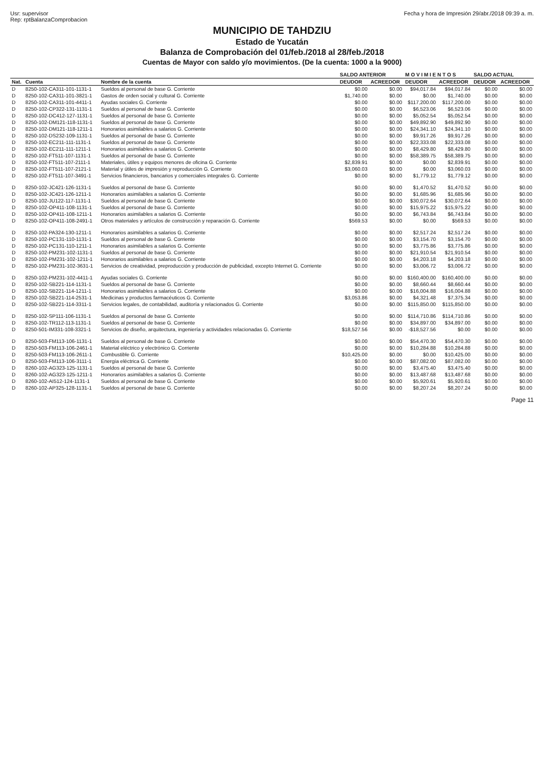Usr: supervisor
Rep: rptBalanzaComprobacion
Fecha y hora de Impresión 29/abr./2018 09:39 a. m.
MUNICIPIO DE TAHDZIU
Estado de Yucatán
Balanza de Comprobación del 01/feb./2018 al 28/feb./2018
Cuentas de Mayor con saldo y/o movimientos. (De la cuenta: 1000 a la 9000)
| | | | SALDO ANTERIOR | | M O V I M I E N T O S | | SALDO ACTUAL | |
| --- | --- | --- | --- | --- | --- | --- | --- | --- |
| Nat. | Cuenta | Nombre de la cuenta | DEUDOR | ACREEDOR | DEUDOR | ACREEDOR | DEUDOR | ACREEDOR |
| D | 8250-102-CA311-101-1131-1 | Sueldos al personal de base G. Corriente | $0.00 | $0.00 | $94,017.84 | $94,017.84 | $0.00 | $0.00 |
| D | 8250-102-CA311-101-3821-1 | Gastos de orden social y cultural G. Corriente | $1,740.00 | $0.00 | $0.00 | $1,740.00 | $0.00 | $0.00 |
| D | 8250-102-CA311-101-4411-1 | Ayudas sociales G. Corriente | $0.00 | $0.00 | $117,200.00 | $117,200.00 | $0.00 | $0.00 |
| D | 8250-102-CP322-131-1131-1 | Sueldos al personal de base G. Corriente | $0.00 | $0.00 | $6,523.06 | $6,523.06 | $0.00 | $0.00 |
| D | 8250-102-DC412-127-1131-1 | Sueldos al personal de base G. Corriente | $0.00 | $0.00 | $5,052.54 | $5,052.54 | $0.00 | $0.00 |
| D | 8250-102-DM121-118-1131-1 | Sueldos al personal de base G. Corriente | $0.00 | $0.00 | $49,892.90 | $49,892.90 | $0.00 | $0.00 |
| D | 8250-102-DM121-118-1211-1 | Honorarios asimilables a salarios G. Corriente | $0.00 | $0.00 | $24,341.10 | $24,341.10 | $0.00 | $0.00 |
| D | 8250-102-DS232-109-1131-1 | Sueldos al personal de base G. Corriente | $0.00 | $0.00 | $9,917.26 | $9,917.26 | $0.00 | $0.00 |
| D | 8250-102-EC211-111-1131-1 | Sueldos al personal de base G. Corriente | $0.00 | $0.00 | $22,333.08 | $22,333.08 | $0.00 | $0.00 |
| D | 8250-102-EC211-111-1211-1 | Honorarios asimilables a salarios G. Corriente | $0.00 | $0.00 | $8,429.80 | $8,429.80 | $0.00 | $0.00 |
| D | 8250-102-FT511-107-1131-1 | Sueldos al personal de base G. Corriente | $0.00 | $0.00 | $58,389.75 | $58,389.75 | $0.00 | $0.00 |
| D | 8250-102-FT511-107-2111-1 | Materiales, útiles y equipos menores de oficina G. Corriente | $2,839.91 | $0.00 | $0.00 | $2,839.91 | $0.00 | $0.00 |
| D | 8250-102-FT511-107-2121-1 | Material y útiles de impresión y reproducción G. Corriente | $3,060.03 | $0.00 | $0.00 | $3,060.03 | $0.00 | $0.00 |
| D | 8250-102-FT511-107-3491-1 | Servicios financieros, bancarios y comerciales integrales G. Corriente | $0.00 | $0.00 | $1,779.12 | $1,779.12 | $0.00 | $0.00 |
| D | 8250-102-JC421-126-1131-1 | Sueldos al personal de base G. Corriente | $0.00 | $0.00 | $1,470.52 | $1,470.52 | $0.00 | $0.00 |
| D | 8250-102-JC421-126-1211-1 | Honorarios asimilables a salarios G. Corriente | $0.00 | $0.00 | $1,685.96 | $1,685.96 | $0.00 | $0.00 |
| D | 8250-102-JU122-117-1131-1 | Sueldos al personal de base G. Corriente | $0.00 | $0.00 | $30,072.64 | $30,072.64 | $0.00 | $0.00 |
| D | 8250-102-OP411-108-1131-1 | Sueldos al personal de base G. Corriente | $0.00 | $0.00 | $15,975.22 | $15,975.22 | $0.00 | $0.00 |
| D | 8250-102-OP411-108-1211-1 | Honorarios asimilables a salarios G. Corriente | $0.00 | $0.00 | $6,743.84 | $6,743.84 | $0.00 | $0.00 |
| D | 8250-102-OP411-108-2491-1 | Otros materiales y artículos de construcción y reparación G. Corriente | $569.53 | $0.00 | $0.00 | $569.53 | $0.00 | $0.00 |
| D | 8250-102-PA324-130-1211-1 | Honorarios asimilables a salarios G. Corriente | $0.00 | $0.00 | $2,517.24 | $2,517.24 | $0.00 | $0.00 |
| D | 8250-102-PC131-110-1131-1 | Sueldos al personal de base G. Corriente | $0.00 | $0.00 | $3,154.70 | $3,154.70 | $0.00 | $0.00 |
| D | 8250-102-PC131-110-1211-1 | Honorarios asimilables a salarios G. Corriente | $0.00 | $0.00 | $3,775.86 | $3,775.86 | $0.00 | $0.00 |
| D | 8250-102-PM231-102-1131-1 | Sueldos al personal de base G. Corriente | $0.00 | $0.00 | $21,910.54 | $21,910.54 | $0.00 | $0.00 |
| D | 8250-102-PM231-102-1211-1 | Honorarios asimilables a salarios G. Corriente | $0.00 | $0.00 | $4,203.18 | $4,203.18 | $0.00 | $0.00 |
| D | 8250-102-PM231-102-3631-1 | Servicios de creatividad, preproducción y producción de publicidad, excepto Internet G. Corriente | $0.00 | $0.00 | $3,006.72 | $3,006.72 | $0.00 | $0.00 |
| D | 8250-102-PM231-102-4411-1 | Ayudas sociales G. Corriente | $0.00 | $0.00 | $160,400.00 | $160,400.00 | $0.00 | $0.00 |
| D | 8250-102-SB221-114-1131-1 | Sueldos al personal de base G. Corriente | $0.00 | $0.00 | $8,660.44 | $8,660.44 | $0.00 | $0.00 |
| D | 8250-102-SB221-114-1211-1 | Honorarios asimilables a salarios G. Corriente | $0.00 | $0.00 | $16,004.88 | $16,004.88 | $0.00 | $0.00 |
| D | 8250-102-SB221-114-2531-1 | Medicinas y productos farmacéuticos G. Corriente | $3,053.86 | $0.00 | $4,321.48 | $7,375.34 | $0.00 | $0.00 |
| D | 8250-102-SB221-114-3311-1 | Servicios legales, de contabilidad, auditoría y relacionados G. Corriente | $0.00 | $0.00 | $115,850.00 | $115,850.00 | $0.00 | $0.00 |
| D | 8250-102-SP111-106-1131-1 | Sueldos al personal de base G. Corriente | $0.00 | $0.00 | $114,710.86 | $114,710.86 | $0.00 | $0.00 |
| D | 8250-102-TR112-113-1131-1 | Sueldos al personal de base G. Corriente | $0.00 | $0.00 | $34,897.00 | $34,897.00 | $0.00 | $0.00 |
| D | 8250-501-IM331-108-3321-1 | Servicios de diseño, arquitectura, ingeniería y actividades relacionadas G. Corriente | $18,527.56 | $0.00 | -$18,527.56 | $0.00 | $0.00 | $0.00 |
| D | 8250-503-FM113-106-1131-1 | Sueldos al personal de base G. Corriente | $0.00 | $0.00 | $54,470.30 | $54,470.30 | $0.00 | $0.00 |
| D | 8250-503-FM113-106-2461-1 | Material eléctrico y electrónico G. Corriente | $0.00 | $0.00 | $10,284.88 | $10,284.88 | $0.00 | $0.00 |
| D | 8250-503-FM113-106-2611-1 | Combustible G. Corriente | $10,425.00 | $0.00 | $0.00 | $10,425.00 | $0.00 | $0.00 |
| D | 8250-503-FM113-106-3111-1 | Energía eléctrica G. Corriente | $0.00 | $0.00 | $87,082.00 | $87,082.00 | $0.00 | $0.00 |
| D | 8260-102-AG323-125-1131-1 | Sueldos al personal de base G. Corriente | $0.00 | $0.00 | $3,475.40 | $3,475.40 | $0.00 | $0.00 |
| D | 8260-102-AG323-125-1211-1 | Honorarios asimilables a salarios G. Corriente | $0.00 | $0.00 | $13,487.68 | $13,487.68 | $0.00 | $0.00 |
| D | 8260-102-AI512-124-1131-1 | Sueldos al personal de base G. Corriente | $0.00 | $0.00 | $5,920.61 | $5,920.61 | $0.00 | $0.00 |
| D | 8260-102-AP325-128-1131-1 | Sueldos al personal de base G. Corriente | $0.00 | $0.00 | $8,207.24 | $8,207.24 | $0.00 | $0.00 |
Page 11